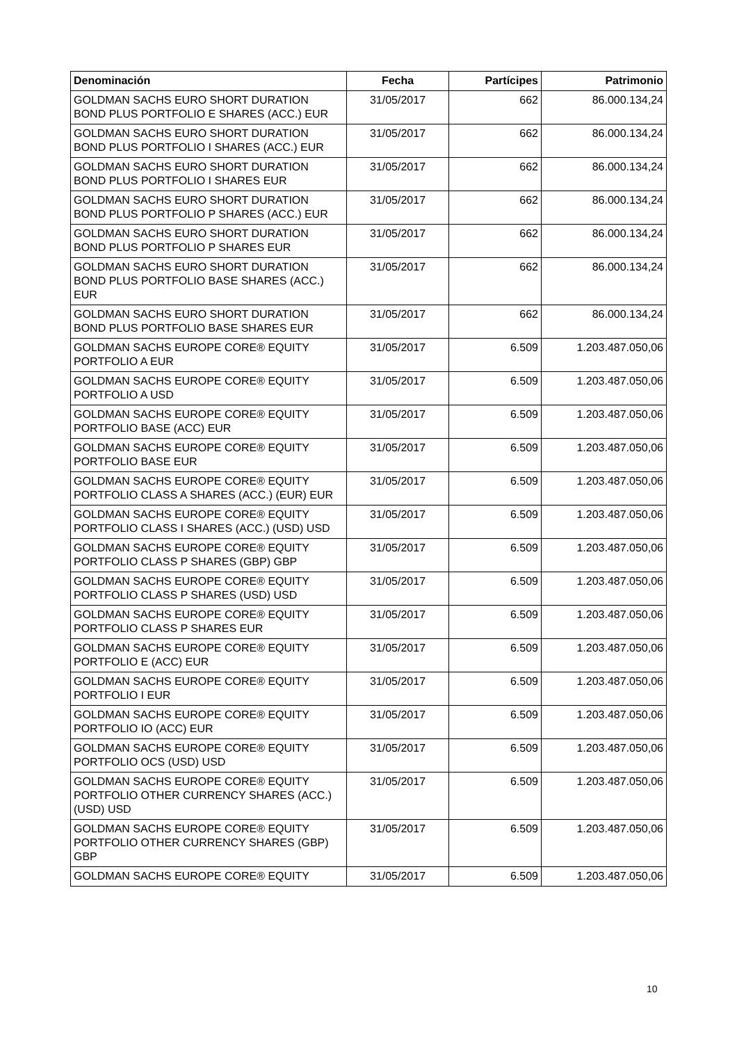| Denominación | Fecha | Partícipes | Patrimonio |
| --- | --- | --- | --- |
| GOLDMAN SACHS EURO SHORT DURATION BOND PLUS PORTFOLIO E SHARES (ACC.) EUR | 31/05/2017 | 662 | 86.000.134,24 |
| GOLDMAN SACHS EURO SHORT DURATION BOND PLUS PORTFOLIO I SHARES (ACC.) EUR | 31/05/2017 | 662 | 86.000.134,24 |
| GOLDMAN SACHS EURO SHORT DURATION BOND PLUS PORTFOLIO I SHARES EUR | 31/05/2017 | 662 | 86.000.134,24 |
| GOLDMAN SACHS EURO SHORT DURATION BOND PLUS PORTFOLIO P SHARES (ACC.) EUR | 31/05/2017 | 662 | 86.000.134,24 |
| GOLDMAN SACHS EURO SHORT DURATION BOND PLUS PORTFOLIO P SHARES EUR | 31/05/2017 | 662 | 86.000.134,24 |
| GOLDMAN SACHS EURO SHORT DURATION BOND PLUS PORTFOLIO BASE SHARES (ACC.) EUR | 31/05/2017 | 662 | 86.000.134,24 |
| GOLDMAN SACHS EURO SHORT DURATION BOND PLUS PORTFOLIO BASE SHARES EUR | 31/05/2017 | 662 | 86.000.134,24 |
| GOLDMAN SACHS EUROPE CORE® EQUITY PORTFOLIO A EUR | 31/05/2017 | 6.509 | 1.203.487.050,06 |
| GOLDMAN SACHS EUROPE CORE® EQUITY PORTFOLIO A USD | 31/05/2017 | 6.509 | 1.203.487.050,06 |
| GOLDMAN SACHS EUROPE CORE® EQUITY PORTFOLIO BASE (ACC) EUR | 31/05/2017 | 6.509 | 1.203.487.050,06 |
| GOLDMAN SACHS EUROPE CORE® EQUITY PORTFOLIO BASE EUR | 31/05/2017 | 6.509 | 1.203.487.050,06 |
| GOLDMAN SACHS EUROPE CORE® EQUITY PORTFOLIO CLASS A SHARES (ACC.) (EUR) EUR | 31/05/2017 | 6.509 | 1.203.487.050,06 |
| GOLDMAN SACHS EUROPE CORE® EQUITY PORTFOLIO CLASS I SHARES (ACC.) (USD) USD | 31/05/2017 | 6.509 | 1.203.487.050,06 |
| GOLDMAN SACHS EUROPE CORE® EQUITY PORTFOLIO CLASS P SHARES (GBP) GBP | 31/05/2017 | 6.509 | 1.203.487.050,06 |
| GOLDMAN SACHS EUROPE CORE® EQUITY PORTFOLIO CLASS P SHARES (USD) USD | 31/05/2017 | 6.509 | 1.203.487.050,06 |
| GOLDMAN SACHS EUROPE CORE® EQUITY PORTFOLIO CLASS P SHARES EUR | 31/05/2017 | 6.509 | 1.203.487.050,06 |
| GOLDMAN SACHS EUROPE CORE® EQUITY PORTFOLIO E (ACC) EUR | 31/05/2017 | 6.509 | 1.203.487.050,06 |
| GOLDMAN SACHS EUROPE CORE® EQUITY PORTFOLIO I EUR | 31/05/2017 | 6.509 | 1.203.487.050,06 |
| GOLDMAN SACHS EUROPE CORE® EQUITY PORTFOLIO IO (ACC) EUR | 31/05/2017 | 6.509 | 1.203.487.050,06 |
| GOLDMAN SACHS EUROPE CORE® EQUITY PORTFOLIO OCS (USD) USD | 31/05/2017 | 6.509 | 1.203.487.050,06 |
| GOLDMAN SACHS EUROPE CORE® EQUITY PORTFOLIO OTHER CURRENCY SHARES (ACC.) (USD) USD | 31/05/2017 | 6.509 | 1.203.487.050,06 |
| GOLDMAN SACHS EUROPE CORE® EQUITY PORTFOLIO OTHER CURRENCY SHARES (GBP) GBP | 31/05/2017 | 6.509 | 1.203.487.050,06 |
| GOLDMAN SACHS EUROPE CORE® EQUITY | 31/05/2017 | 6.509 | 1.203.487.050,06 |
10